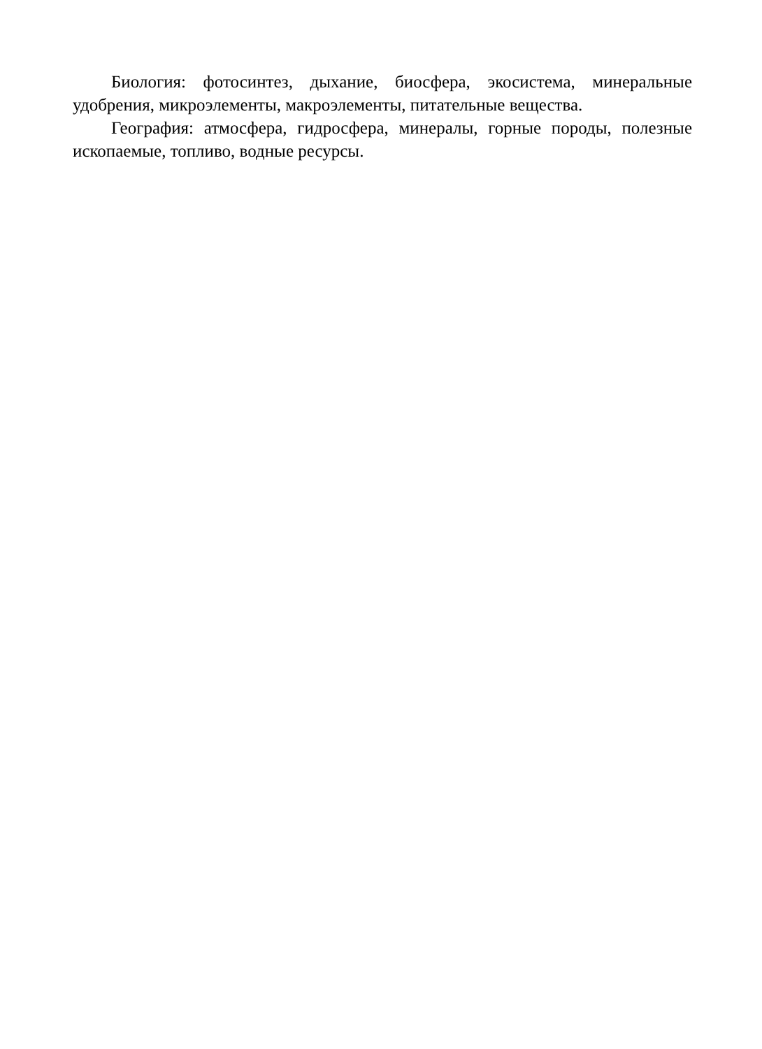Биология: фотосинтез, дыхание, биосфера, экосистема, минеральные удобрения, микроэлементы, макроэлементы, питательные вещества.
География: атмосфера, гидросфера, минералы, горные породы, полезные ископаемые, топливо, водные ресурсы.